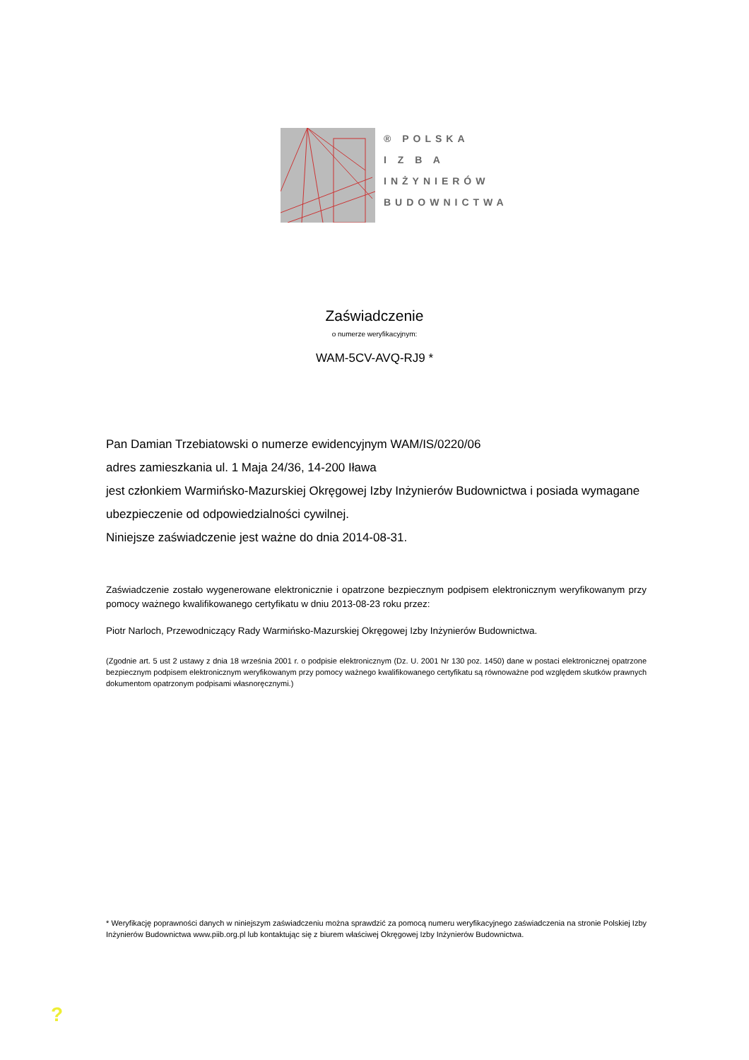® POLSKA
I Z B A
INŻYNIERÓW
BUDOWNICTWA
Zaświadczenie
o numerze weryfikacyjnym:
WAM-5CV-AVQ-RJ9 *
Pan Damian Trzebiatowski o numerze ewidencyjnym WAM/IS/0220/06
adres zamieszkania ul. 1 Maja 24/36, 14-200 Iława
jest członkiem Warmińsko-Mazurskiej Okręgowej Izby Inżynierów Budownictwa i posiada wymagane ubezpieczenie od odpowiedzialności cywilnej.
Niniejsze zaświadczenie jest ważne do dnia 2014-08-31.
Zaświadczenie zostało wygenerowane elektronicznie i opatrzone bezpiecznym podpisem elektronicznym weryfikowanym przy pomocy ważnego kwalifikowanego certyfikatu w dniu 2013-08-23 roku przez:
Piotr Narloch, Przewodniczący Rady Warmińsko-Mazurskiej Okręgowej Izby Inżynierów Budownictwa.
(Zgodnie art. 5 ust 2 ustawy z dnia 18 września 2001 r. o podpisie elektronicznym (Dz. U. 2001 Nr 130 poz. 1450) dane w postaci elektronicznej opatrzone bezpiecznym podpisem elektronicznym weryfikowanym przy pomocy ważnego kwalifikowanego certyfikatu są równoważne pod względem skutków prawnych dokumentom opatrzonym podpisami własnoręcznymi.)
* Weryfikację poprawności danych w niniejszym zaświadczeniu można sprawdzić za pomocą numeru weryfikacyjnego zaświadczenia na stronie Polskiej Izby Inżynierów Budownictwa www.piib.org.pl lub kontaktując się z biurem właściwej Okręgowej Izby Inżynierów Budownictwa.
?